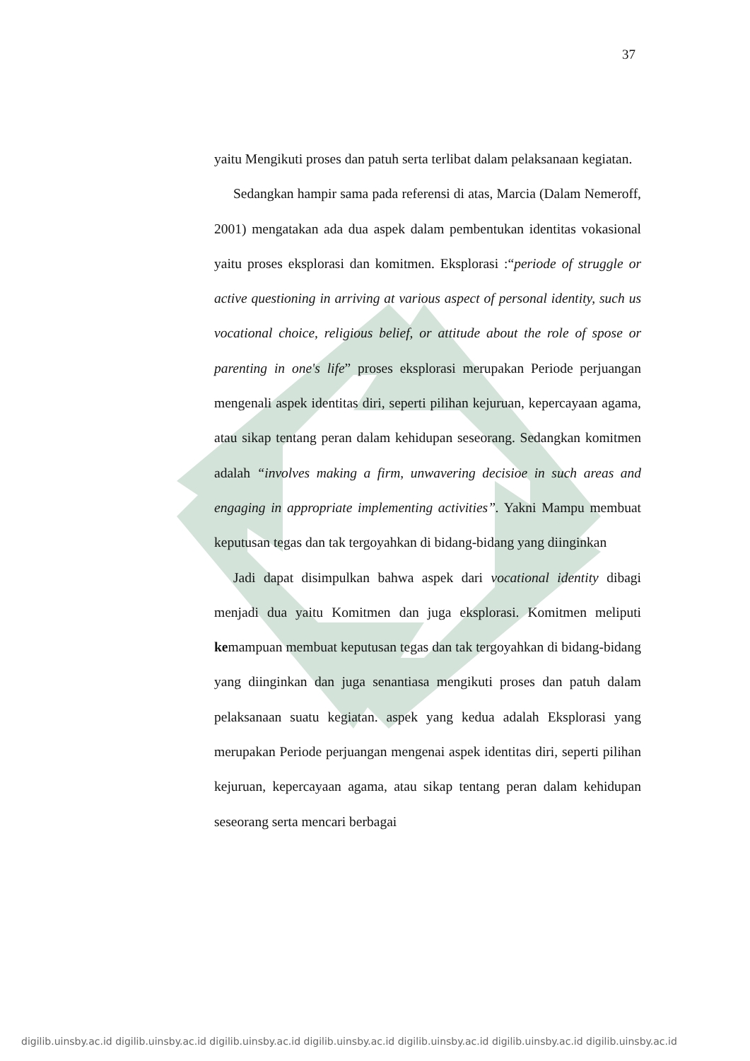37
yaitu Mengikuti proses dan patuh serta terlibat dalam pelaksanaan kegiatan.
Sedangkan hampir sama pada referensi di atas, Marcia (Dalam Nemeroff, 2001) mengatakan ada dua aspek dalam pembentukan identitas vokasional yaitu proses eksplorasi dan komitmen. Eksplorasi :“periode of struggle or active questioning in arriving at various aspect of personal identity, such us vocational choice, religious belief, or attitude about the role of spose or parenting in one's life” proses eksplorasi merupakan Periode perjuangan mengenali aspek identitas diri, seperti pilihan kejuruan, kepercayaan agama, atau sikap tentang peran dalam kehidupan seseorang. Sedangkan komitmen adalah “involves making a firm, unwavering decisioe in such areas and engaging in appropriate implementing activities”. Yakni Mampu membuat keputusan tegas dan tak tergoyahkan di bidang-bidang yang diinginkan
Jadi dapat disimpulkan bahwa aspek dari vocational identity dibagi menjadi dua yaitu Komitmen dan juga eksplorasi. Komitmen meliputi kemampuan membuat keputusan tegas dan tak tergoyahkan di bidang-bidang yang diinginkan dan juga senantiasa mengikuti proses dan patuh dalam pelaksanaan suatu kegiatan. aspek yang kedua adalah Eksplorasi yang merupakan Periode perjuangan mengenai aspek identitas diri, seperti pilihan kejuruan, kepercayaan agama, atau sikap tentang peran dalam kehidupan seseorang serta mencari berbagai
digilib.uinsby.ac.id digilib.uinsby.ac.id digilib.uinsby.ac.id digilib.uinsby.ac.id digilib.uinsby.ac.id digilib.uinsby.ac.id digilib.uinsby.ac.id